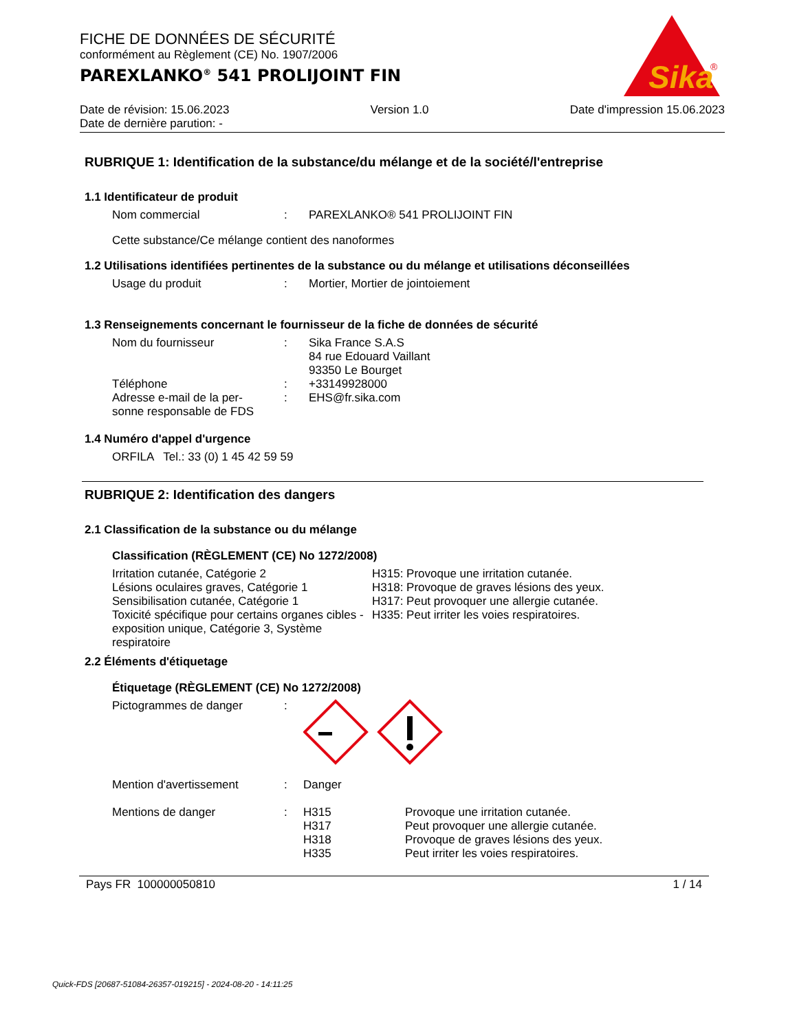FICHE DE DONNÉES DE SÉCURITÉ
conformément au Règlement (CE) No. 1907/2006
PAREXLANKO<sup>®</sup> 541 PROLIJOINT FIN
Sika
®
Date de révision: 15.06.2023 Version 1.0 Date d'impression 15.06.2023
Date de dernière parution: -
RUBRIQUE 1: Identification de la substance/du mélange et de la société/l'entreprise
1.1 Identificateur de produit
Nom commercial : PAREXLANKO® 541 PROLIJOINT FIN
Cette substance/Ce mélange contient des nanoformes
1.2 Utilisations identifiées pertinentes de la substance ou du mélange et utilisations déconseillées
Usage du produit : Mortier, Mortier de jointoiement
1.3 Renseignements concernant le fournisseur de la fiche de données de sécurité
Nom du fournisseur : Sika France S.A.S
84 rue Edouard Vaillant
93350 Le Bourget
Téléphone : +33149928000
Adresse e-mail de la per-
sonne responsable de FDS
: EHS@fr.sika.com
1.4 Numéro d'appel d'urgence
ORFILA Tel.: 33 (0) 1 45 42 59 59
RUBRIQUE 2: Identification des dangers
2.1 Classification de la substance ou du mélange
Classification (RÈGLEMENT (CE) No 1272/2008)
Irritation cutanée, Catégorie 2
Lésions oculaires graves, Catégorie 1
Sensibilisation cutanée, Catégorie 1
Toxicité spécifique pour certains organes cibles - exposition unique, Catégorie 3, Système respiratoire
H315: Provoque une irritation cutanée.
H318: Provoque de graves lésions des yeux.
H317: Peut provoquer une allergie cutanée.
H335: Peut irriter les voies respiratoires.
2.2 Éléments d'étiquetage
Étiquetage (RÈGLEMENT (CE) No 1272/2008)
Pictogrammes de danger :
Mention d'avertissement : Danger
Mentions de danger : H315
H317
H318
H335
Provoque une irritation cutanée.
Peut provoquer une allergie cutanée.
Provoque de graves lésions des yeux.
Peut irriter les voies respiratoires.
Pays FR 100000050810 1 / 14
Quick-FDS [20687-51084-26357-019215] - 2024-08-20 - 14:11:25